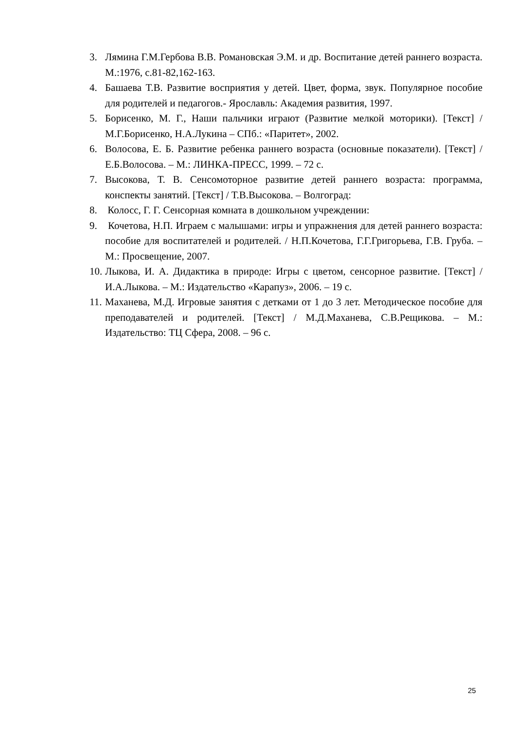3. Лямина Г.М.Гербова В.В. Романовская Э.М. и др. Воспитание детей раннего возраста. М.:1976, с.81-82,162-163.
4. Башаева Т.В. Развитие восприятия у детей. Цвет, форма, звук. Популярное пособие для родителей и педагогов.- Ярославль: Академия развития, 1997.
5. Борисенко, М. Г., Наши пальчики играют (Развитие мелкой моторики). [Текст] /М.Г.Борисенко, Н.А.Лукина – СПб.: «Паритет», 2002.
6. Волосова, Е. Б. Развитие ребенка раннего возраста (основные показатели). [Текст] / Е.Б.Волосова. – М.: ЛИНКА-ПРЕСС, 1999. – 72 с.
7. Высокова, Т. В. Сенсомоторное развитие детей раннего возраста: программа, конспекты занятий. [Текст] / Т.В.Высокова. – Волгоград:
8. Колосс, Г. Г. Сенсорная комната в дошкольном учреждении:
9. Кочетова, Н.П. Играем с малышами: игры и упражнения для детей раннего возраста: пособие для воспитателей и родителей. / Н.П.Кочетова, Г.Г.Григорьева, Г.В. Груба. – М.: Просвещение, 2007.
10. Лыкова, И. А. Дидактика в природе: Игры с цветом, сенсорное развитие. [Текст] / И.А.Лыкова. – М.: Издательство «Карапуз», 2006. – 19 с.
11. Маханева, М.Д. Игровые занятия с детками от 1 до 3 лет. Методическое пособие для преподавателей и родителей. [Текст] / М.Д.Маханева, С.В.Рещикова. – М.: Издательство: ТЦ Сфера, 2008. – 96 с.
25